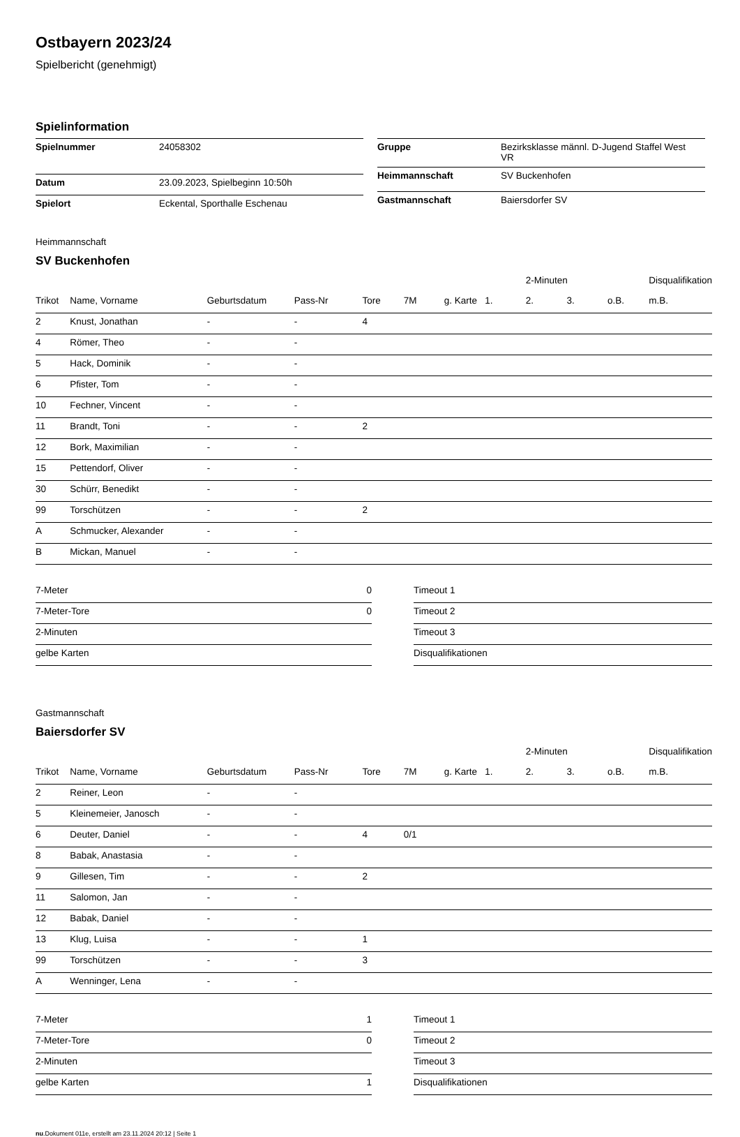Ostbayern 2023/24
Spielbericht (genehmigt)
Spielinformation
| Spielnummer | 24058302 |
| Datum | 23.09.2023, Spielbeginn 10:50h |
| Spielort | Eckental, Sporthalle Eschenau |
| Gruppe | Bezirksklasse männl. D-Jugend Staffel West VR |
| Heimmannschaft | SV Buckenhofen |
| Gastmannschaft | Baiersdorfer SV |
Heimmannschaft
SV Buckenhofen
| | | | | | | | | 2-Minuten | | | Disqualifikation |
| --- | --- | --- | --- | --- | --- | --- | --- | --- | --- | --- | --- |
| Trikot | Name, Vorname | Geburtsdatum | Pass-Nr | Tore | 7M | g. Karte | 1. | 2. | 3. | o.B. | m.B. |
| 2 | Knust, Jonathan | - | - | 4 | | | | | | | |
| 4 | Römer, Theo | - | - | | | | | | | | |
| 5 | Hack, Dominik | - | - | | | | | | | | |
| 6 | Pfister, Tom | - | - | | | | | | | | |
| 10 | Fechner, Vincent | - | - | | | | | | | | |
| 11 | Brandt, Toni | - | - | 2 | | | | | | | |
| 12 | Bork, Maximilian | - | - | | | | | | | | |
| 15 | Pettendorf, Oliver | - | - | | | | | | | | |
| 30 | Schürr, Benedikt | - | - | | | | | | | | |
| 99 | Torschützen | - | - | 2 | | | | | | | |
| A | Schmucker, Alexander | - | - | | | | | | | | |
| B | Mickan, Manuel | - | - | | | | | | | | |
| 7-Meter | 0 |
| 7-Meter-Tore | 0 |
| 2-Minuten | |
| gelbe Karten | |
| Timeout 1 |
| Timeout 2 |
| Timeout 3 |
| Disqualifikationen |
Gastmannschaft
Baiersdorfer SV
| | | | | | | | | 2-Minuten | | | Disqualifikation |
| --- | --- | --- | --- | --- | --- | --- | --- | --- | --- | --- | --- |
| Trikot | Name, Vorname | Geburtsdatum | Pass-Nr | Tore | 7M | g. Karte | 1. | 2. | 3. | o.B. | m.B. |
| 2 | Reiner, Leon | - | - | | | | | | | | |
| 5 | Kleinemeier, Janosch | - | - | | | | | | | | |
| 6 | Deuter, Daniel | - | - | 4 | 0/1 | | | | | | |
| 8 | Babak, Anastasia | - | - | | | | | | | | |
| 9 | Gillesen, Tim | - | - | 2 | | | | | | | |
| 11 | Salomon, Jan | - | - | | | | | | | | |
| 12 | Babak, Daniel | - | - | | | | | | | | |
| 13 | Klug, Luisa | - | - | 1 | | | | | | | |
| 99 | Torschützen | - | - | 3 | | | | | | | |
| A | Wenninger, Lena | - | - | | | | | | | | |
| 7-Meter | 1 |
| 7-Meter-Tore | 0 |
| 2-Minuten | |
| gelbe Karten | 1 |
| Timeout 1 |
| Timeout 2 |
| Timeout 3 |
| Disqualifikationen |
nu.Dokument 011e, erstellt am 23.11.2024 20:12 | Seite 1